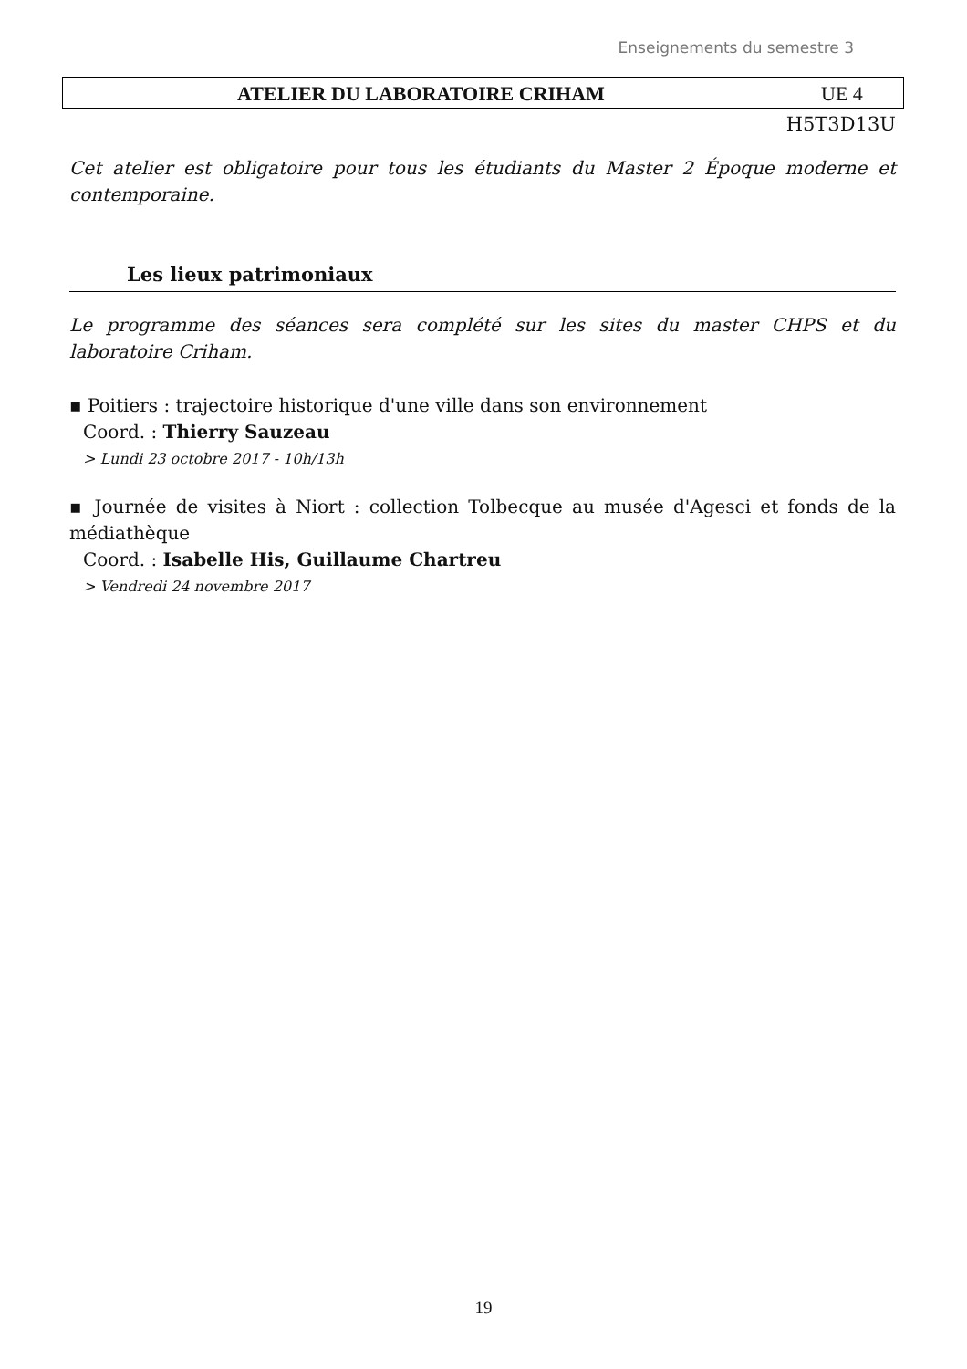Enseignements du semestre 3
ATELIER DU LABORATOIRE CRIHAM UE 4
H5T3D13U
Cet atelier est obligatoire pour tous les étudiants du Master 2 Époque moderne et contemporaine.
Les lieux patrimoniaux
Le programme des séances sera complété sur les sites du master CHPS et du laboratoire Criham.
▪ Poitiers : trajectoire historique d'une ville dans son environnement
Coord. : Thierry Sauzeau
> Lundi 23 octobre 2017 - 10h/13h
▪ Journée de visites à Niort : collection Tolbecque au musée d'Agesci et fonds de la médiathèque
Coord. : Isabelle His, Guillaume Chartreu
> Vendredi 24 novembre 2017
19